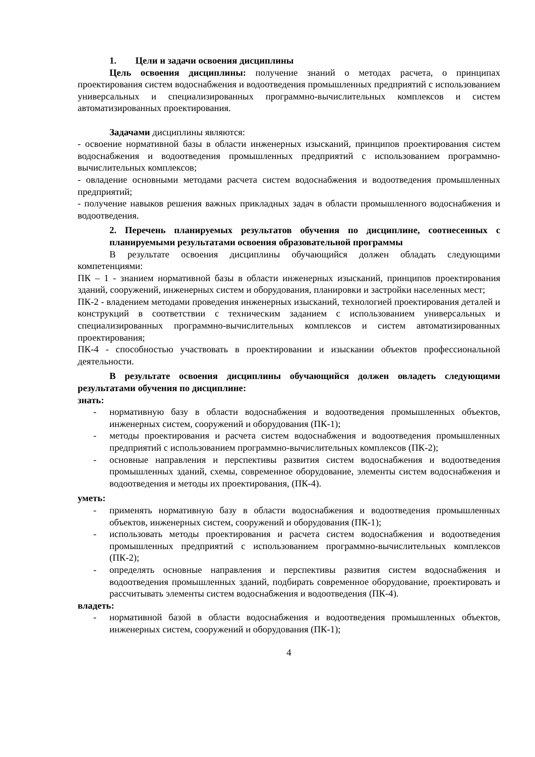1. Цели и задачи освоения дисциплины
Цель освоения дисциплины: получение знаний о методах расчета, о принципах проектирования систем водоснабжения и водоотведения промышленных предприятий с использованием универсальных и специализированных программно-вычислительных комплексов и систем автоматизированных проектирования.
Задачами дисциплины являются:
- освоение нормативной базы в области инженерных изысканий, принципов проектирования систем водоснабжения и водоотведения промышленных предприятий с использованием программно-вычислительных комплексов;
- овладение основными методами расчета систем водоснабжения и водоотведения промышленных предприятий;
- получение навыков решения важных прикладных задач в области промышленного водоснабжения и водоотведения.
2. Перечень планируемых результатов обучения по дисциплине, соотнесенных с планируемыми результатами освоения образовательной программы
В результате освоения дисциплины обучающийся должен обладать следующими компетенциями:
ПК – 1 - знанием нормативной базы в области инженерных изысканий, принципов проектирования зданий, сооружений, инженерных систем и оборудования, планировки и застройки населенных мест;
ПК-2 - владением методами проведения инженерных изысканий, технологией проектирования деталей и конструкций в соответствии с техническим заданием с использованием универсальных и специализированных программно-вычислительных комплексов и систем автоматизированных проектирования;
ПК-4 - способностью участвовать в проектировании и изыскании объектов профессиональной деятельности.
В результате освоения дисциплины обучающийся должен овладеть следующими результатами обучения по дисциплине:
знать:
- нормативную базу в области водоснабжения и водоотведения промышленных объектов, инженерных систем, сооружений и оборудования (ПК-1);
- методы проектирования и расчета систем водоснабжения и водоотведения промышленных предприятий с использованием программно-вычислительных комплексов (ПК-2);
- основные направления и перспективы развития систем водоснабжения и водоотведения промышленных зданий, схемы, современное оборудование, элементы систем водоснабжения и водоотведения и методы их проектирования, (ПК-4).
уметь:
- применять нормативную базу в области водоснабжения и водоотведения промышленных объектов, инженерных систем, сооружений и оборудования (ПК-1);
- использовать методы проектирования и расчета систем водоснабжения и водоотведения промышленных предприятий с использованием программно-вычислительных комплексов (ПК-2);
- определять основные направления и перспективы развития систем водоснабжения и водоотведения промышленных зданий, подбирать современное оборудование, проектировать и рассчитывать элементы систем водоснабжения и водоотведения (ПК-4).
владеть:
- нормативной базой в области водоснабжения и водоотведения промышленных объектов, инженерных систем, сооружений и оборудования (ПК-1);
4